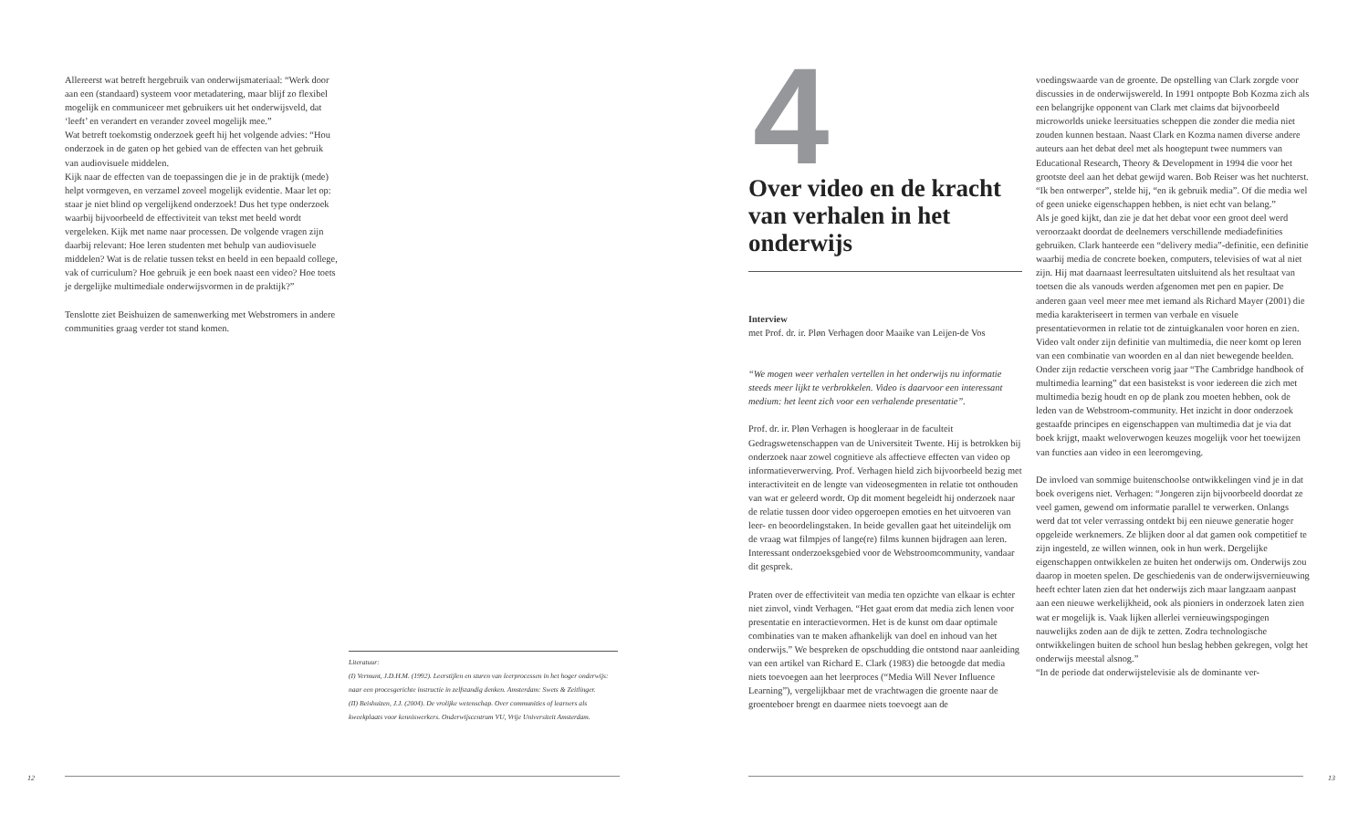Allereerst wat betreft hergebruik van onderwijsmateriaal: “Werk door aan een (standaard) systeem voor metadatering, maar blijf zo flexibel mogelijk en communiceer met gebruikers uit het onderwijsveld, dat ‘leeft’ en verandert en verander zoveel mogelijk mee.”
Wat betreft toekomstig onderzoek geeft hij het volgende advies: “Hou onderzoek in de gaten op het gebied van de effecten van het gebruik van audiovisuele middelen.
Kijk naar de effecten van de toepassingen die je in de praktijk (mede) helpt vormgeven, en verzamel zoveel mogelijk evidentie. Maar let op: staar je niet blind op vergelijkend onderzoek! Dus het type onderzoek waarbij bijvoorbeeld de effectiviteit van tekst met beeld wordt vergeleken. Kijk met name naar processen. De volgende vragen zijn daarbij relevant: Hoe leren studenten met behulp van audiovisuele middelen? Wat is de relatie tussen tekst en beeld in een bepaald college, vak of curriculum? Hoe gebruik je een boek naast een video? Hoe toets je dergelijke multimediale onderwijsvormen in de praktijk?”
Tenslotte ziet Beishuizen de samenwerking met Webstromers in andere communities graag verder tot stand komen.
Literatuur:
(I) Vermunt, J.D.H.M. (1992). Leerstijlen en sturen van leerprocessen in het hoger onderwijs: naar een procesgerichte instructie in zelfstandig denken. Amsterdam: Swets & Zeitlinger.
(II) Beishuizen, J.J. (2004). De vrolijke wetenschap. Over communities of learners als kweekplaats voor kenniswerkers. Onderwijscentrum VU, Vrije Universiteit Amsterdam.
4
Over video en de kracht van verhalen in het onderwijs
Interview
met Prof. dr. ir. Pløn Verhagen door Maaike van Leijen-de Vos
“We mogen weer verhalen vertellen in het onderwijs nu informatie steeds meer lijkt te verbrokkelen. Video is daarvoor een interessant medium: het leent zich voor een verhalende presentatie”.
Prof. dr. ir. Pløn Verhagen is hoogleraar in de faculteit Gedragswetenschappen van de Universiteit Twente. Hij is betrokken bij onderzoek naar zowel cognitieve als affectieve effecten van video op informatieverwerving. Prof. Verhagen hield zich bijvoorbeeld bezig met interactiviteit en de lengte van videosegmenten in relatie tot onthouden van wat er geleerd wordt. Op dit moment begeleidt hij onderzoek naar de relatie tussen door video opgeroepen emoties en het uitvoeren van leer- en beoordelingstaken. In beide gevallen gaat het uiteindelijk om de vraag wat filmpjes of lange(re) films kunnen bijdragen aan leren. Interessant onderzoeksgebied voor de Webstroomcommunity, vandaar dit gesprek.
Praten over de effectiviteit van media ten opzichte van elkaar is echter niet zinvol, vindt Verhagen. “Het gaat erom dat media zich lenen voor presentatie en interactievormen. Het is de kunst om daar optimale combinaties van te maken afhankelijk van doel en inhoud van het onderwijs.” We bespreken de opschudding die ontstond naar aanleiding van een artikel van Richard E. Clark (1983) die betoogde dat media niets toevoegen aan het leerproces (“Media Will Never Influence Learning”), vergelijkbaar met de vrachtwagen die groente naar de groenteboer brengt en daarmee niets toevoegt aan de
voedingswaarde van de groente. De opstelling van Clark zorgde voor discussies in de onderwijswereld. In 1991 ontpopte Bob Kozma zich als een belangrijke opponent van Clark met claims dat bijvoorbeeld microworlds unieke leersituaties scheppen die zonder die media niet zouden kunnen bestaan. Naast Clark en Kozma namen diverse andere auteurs aan het debat deel met als hoogtepunt twee nummers van Educational Research, Theory & Development in 1994 die voor het grootste deel aan het debat gewijd waren. Bob Reiser was het nuchterst. “Ik ben ontwerper”, stelde hij, “en ik gebruik media”. Of die media wel of geen unieke eigenschappen hebben, is niet echt van belang.”
Als je goed kijkt, dan zie je dat het debat voor een groot deel werd veroorzaakt doordat de deelnemers verschillende mediadefinities gebruiken. Clark hanteerde een “delivery media”-definitie, een definitie waarbij media de concrete boeken, computers, televisies of wat al niet zijn. Hij mat daarnaast leerresultaten uitsluitend als het resultaat van toetsen die als vanouds werden afgenomen met pen en papier. De anderen gaan veel meer mee met iemand als Richard Mayer (2001) die media karakteriseert in termen van verbale en visuele presentatievormen in relatie tot de zintuigkanalen voor horen en zien. Video valt onder zijn definitie van multimedia, die neer komt op leren van een combinatie van woorden en al dan niet bewegende beelden. Onder zijn redactie verscheen vorig jaar “The Cambridge handbook of multimedia learning” dat een basistekst is voor iedereen die zich met multimedia bezig houdt en op de plank zou moeten hebben, ook de leden van de Webstroom-community. Het inzicht in door onderzoek gestaafde principes en eigenschappen van multimedia dat je via dat boek krijgt, maakt weloverwogen keuzes mogelijk voor het toewijzen van functies aan video in een leeromgeving.
De invloed van sommige buitenschoolse ontwikkelingen vind je in dat boek overigens niet. Verhagen: “Jongeren zijn bijvoorbeeld doordat ze veel gamen, gewend om informatie parallel te verwerken. Onlangs werd dat tot veler verrassing ontdekt bij een nieuwe generatie hoger opgeleide werknemers. Ze blijken door al dat gamen ook competitief te zijn ingesteld, ze willen winnen, ook in hun werk. Dergelijke eigenschappen ontwikkelen ze buiten het onderwijs om. Onderwijs zou daarop in moeten spelen. De geschiedenis van de onderwijsvernieuwing heeft echter laten zien dat het onderwijs zich maar langzaam aanpast aan een nieuwe werkelijkheid, ook als pioniers in onderzoek laten zien wat er mogelijk is. Vaak lijken allerlei vernieuwingspogingen nauwelijks zoden aan de dijk te zetten. Zodra technologische ontwikkelingen buiten de school hun beslag hebben gekregen, volgt het onderwijs meestal alsnog.”
“In de periode dat onderwijstelevisie als de dominante ver-
12 13